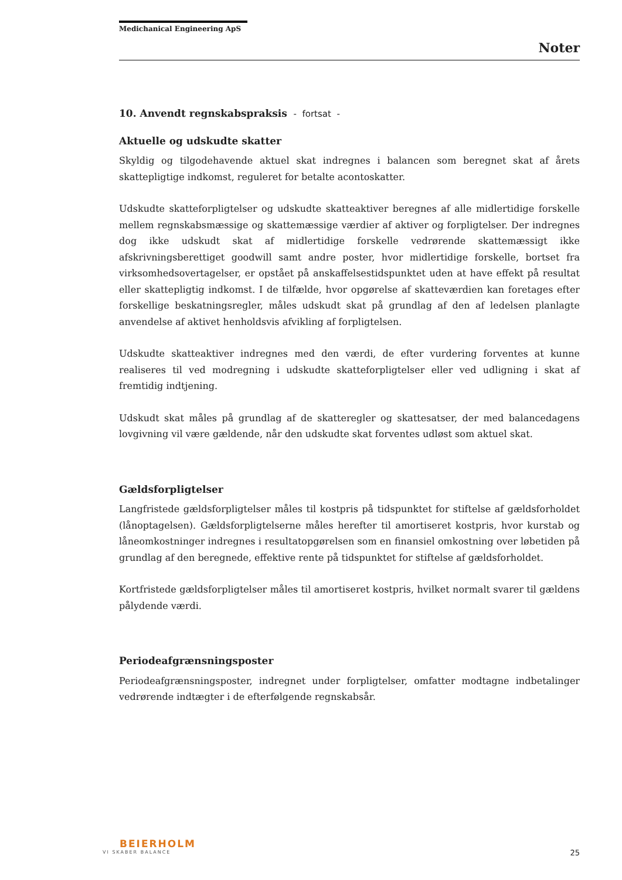Medichanical Engineering ApS
Noter
10. Anvendt regnskabspraksis - fortsat -
Aktuelle og udskudte skatter
Skyldig og tilgodehavende aktuel skat indregnes i balancen som beregnet skat af årets skattepligtige indkomst, reguleret for betalte acontoskatter.
Udskudte skatteforpligtelser og udskudte skatteaktiver beregnes af alle midlertidige forskelle mellem regnskabsmæssige og skattemæssige værdier af aktiver og forpligtelser. Der indregnes dog ikke udskudt skat af midlertidige forskelle vedrørende skattemæssigt ikke afskrivningsberettiget goodwill samt andre poster, hvor midlertidige forskelle, bortset fra virksomhedsovertagelser, er opstået på anskaffelsestidspunktet uden at have effekt på resultat eller skattepligtig indkomst. I de tilfælde, hvor opgørelse af skatteværdien kan foretages efter forskellige beskatningsregler, måles udskudt skat på grundlag af den af ledelsen planlagte anvendelse af aktivet henholdsvis afvikling af forpligtelsen.
Udskudte skatteaktiver indregnes med den værdi, de efter vurdering forventes at kunne realiseres til ved modregning i udskudte skatteforpligtelser eller ved udligning i skat af fremtidig indtjening.
Udskudt skat måles på grundlag af de skatteregler og skattesatser, der med balancedagens lovgivning vil være gældende, når den udskudte skat forventes udløst som aktuel skat.
Gældsforpligtelser
Langfristede gældsforpligtelser måles til kostpris på tidspunktet for stiftelse af gældsforholdet (lånoptagelsen). Gældsforpligtelserne måles herefter til amortiseret kostpris, hvor kurstab og låneomkostninger indregnes i resultatopgørelsen som en finansiel omkostning over løbetiden på grundlag af den beregnede, effektive rente på tidspunktet for stiftelse af gældsforholdet.
Kortfristede gældsforpligtelser måles til amortiseret kostpris, hvilket normalt svarer til gældens pålydende værdi.
Periodeafgrænsningsposter
Periodeafgrænsningsposter, indregnet under forpligtelser, omfatter modtagne indbetalinger vedrørende indtægter i de efterfølgende regnskabsår.
BEIERHOLM
VI SKABER BALANCE
25